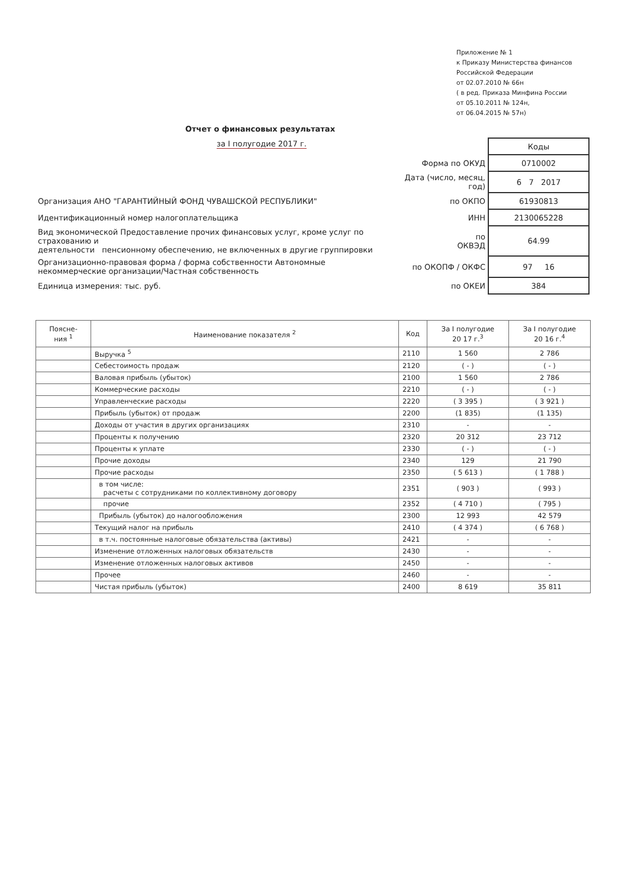Приложение № 1
к Приказу Министерства финансов
Российской Федерации
от 02.07.2010 № 66н
( в ред. Приказа Минфина России
от 05.10.2011 № 124н,
от 06.04.2015 № 57н)
Отчет о финансовых результатах
за I полугодие 2017 г.
| | | Коды |
| | Форма по ОКУД | 0710002 |
| | Дата (число, месяц, год) | 6 7 2017 |
| Организация АНО "ГАРАНТИЙНЫЙ ФОНД ЧУВАШСКОЙ РЕСПУБЛИКИ" | по ОКПО | 61930813 |
| Идентификационный номер налогоплательщика | ИНН | 2130065228 |
| Вид экономической Предоставление прочих финансовых услуг, кроме услуг по страхованию и деятельности пенсионному обеспечению, не включенных в другие группировки | по ОКВЭД | 64.99 |
| Организационно-правовая форма / форма собственности Автономные некоммерческие организации/Частная собственность | по ОКОПФ / ОКФС | 97 16 |
| Единица измерения: тыс. руб. | по ОКЕИ | 384 |
| Поясне- ния <sup>1</sup> | Наименование показателя <sup>2</sup> | Код | За I полугодие 20 17 г.<sup>3</sup> | За I полугодие 20 16 г.<sup>4</sup> |
| --- | --- | --- | --- | --- |
| | Выручка <sup>5</sup> | 2110 | 1 560 | 2 786 |
| | Себестоимость продаж | 2120 | ( - ) | ( - ) |
| | Валовая прибыль (убыток) | 2100 | 1 560 | 2 786 |
| | Коммерческие расходы | 2210 | ( - ) | ( - ) |
| | Управленческие расходы | 2220 | ( 3 395 ) | ( 3 921 ) |
| | Прибыль (убыток) от продаж | 2200 | (1 835) | (1 135) |
| | Доходы от участия в других организациях | 2310 | - | - |
| | Проценты к получению | 2320 | 20 312 | 23 712 |
| | Проценты к уплате | 2330 | ( - ) | ( - ) |
| | Прочие доходы | 2340 | 129 | 21 790 |
| | Прочие расходы | 2350 | ( 5 613 ) | ( 1 788 ) |
| | в том числе: расчеты с сотрудниками по коллективному договору | 2351 | ( 903 ) | ( 993 ) |
| | прочие | 2352 | ( 4 710 ) | ( 795 ) |
| | Прибыль (убыток) до налогообложения | 2300 | 12 993 | 42 579 |
| | Текущий налог на прибыль | 2410 | ( 4 374 ) | ( 6 768 ) |
| | в т.ч. постоянные налоговые обязательства (активы) | 2421 | - | - |
| | Изменение отложенных налоговых обязательств | 2430 | - | - |
| | Изменение отложенных налоговых активов | 2450 | - | - |
| | Прочее | 2460 | - | - |
| | Чистая прибыль (убыток) | 2400 | 8 619 | 35 811 |